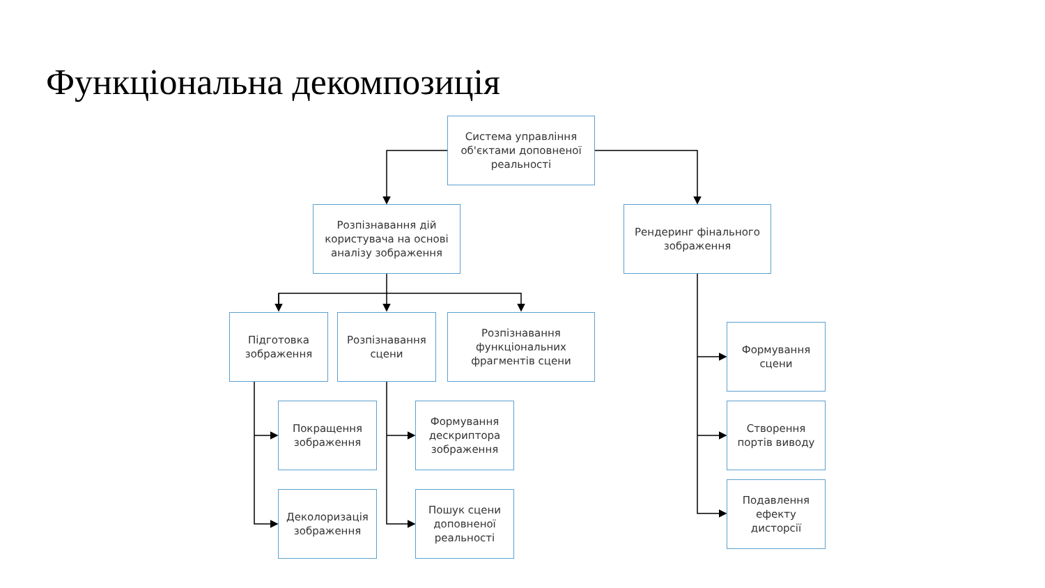Функціональна декомпозиція
Система управління об'єктами доповненої реальності
Розпізнавання дій користувача на основі аналізу зображення
Рендеринг фінального зображення
Підготовка зображення
Розпізнавання сцени
Розпізнавання функціональних фрагментів сцени
Покращення зображення
Деколоризація зображення
Формування дескриптора зображення
Пошук сцени доповненої реальності
Формування сцени
Створення портів виводу
Подавлення ефекту дисторсії